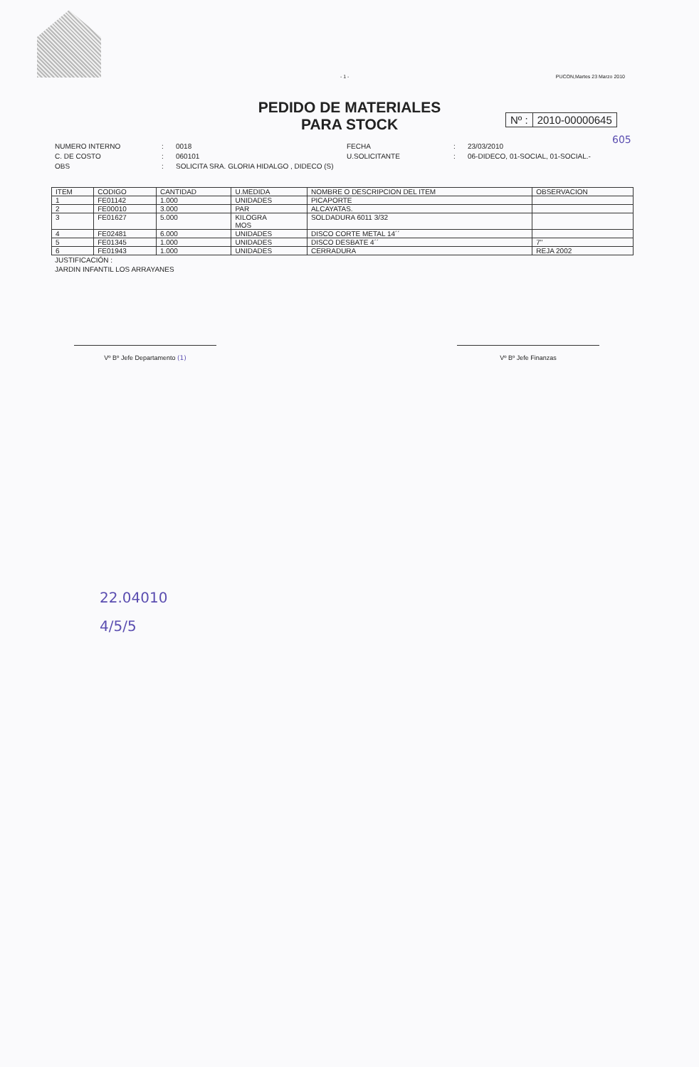- 1 - PUCON,Martes 23 Marzo 2010
PEDIDO DE MATERIALES
PARA STOCK
Nº : 2010-00000645
605
NUMERO INTERNO: 0018 FECHA: 23/03/2010 C. DE COSTO: 060101 U.SOLICITANTE: 06-DIDECO, 01-SOCIAL, 01-SOCIAL.- OBS: SOLICITA SRA. GLORIA HIDALGO , DIDECO (S)
| ITEM | CODIGO | CANTIDAD | U.MEDIDA | NOMBRE O DESCRIPCION DEL ITEM | OBSERVACION |
| --- | --- | --- | --- | --- | --- |
| 1 | FE01142 | 1.000 | UNIDADES | PICAPORTE | |
| 2 | FE00010 | 3.000 | PAR | ALCAYATAS. | |
| 3 | FE01627 | 5.000 | KILOGRA MOS | SOLDADURA 6011 3/32 | |
| 4 | FE02481 | 6.000 | UNIDADES | DISCO CORTE METAL 14´´ | |
| 5 | FE01345 | 1.000 | UNIDADES | DISCO DESBATE 4´´ | 7" |
| 6 | FE01943 | 1.000 | UNIDADES | CERRADURA | REJA 2002 |
JUSTIFICACIÓN :
JARDIN INFANTIL LOS ARRAYANES
Vº Bº Jefe Departamento (1) Vº Bº Jefe Finanzas
22.04010
4/5/5